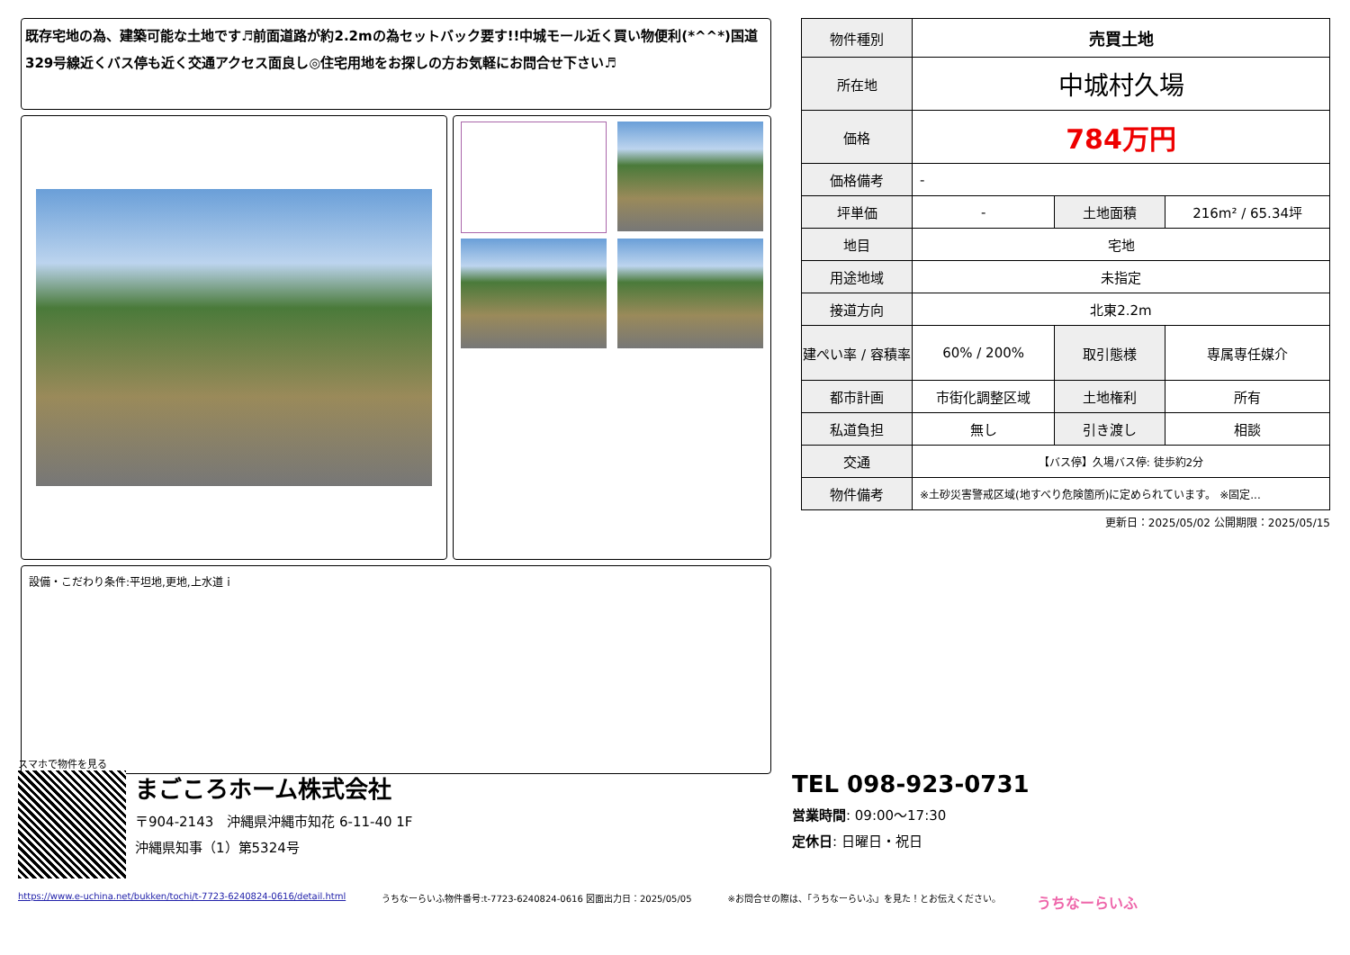既存宅地の為、建築可能な土地です♬前面道路が約2.2mの為セットバック要す!!中城モール近く買い物便利(*^^*)国道329号線近くバス停も近く交通アクセス面良し◎住宅用地をお探しの方お気軽にお問合せ下さい♬
設備・こだわり条件:平坦地,更地,上水道ｉ
| 物件種別 | 売買土地 | | |
| 所在地 | 中城村久場 | | |
| 価格 | 784万円 | | |
| 価格備考 | - | | |
| 坪単価 | - | 土地面積 | 216m² / 65.34坪 |
| 地目 | 宅地 | | |
| 用途地域 | 未指定 | | |
| 接道方向 | 北東2.2m | | |
| 建ぺい率 / 容積率 | 60% / 200% | 取引態様 | 専属専任媒介 |
| 都市計画 | 市街化調整区域 | 土地権利 | 所有 |
| 私道負担 | 無し | 引き渡し | 相談 |
| 交通 | 【バス停】久場バス停: 徒歩約2分 | | |
| 物件備考 | ※土砂災害警戒区域(地すべり危険箇所)に定められています。 ※固定... | | |
更新日：2025/05/02 公開期限：2025/05/15
スマホで物件を見る
まごころホーム株式会社
〒904-2143　沖縄県沖縄市知花 6-11-40 1F
沖縄県知事（1）第5324号
TEL 098-923-0731
営業時間: 09:00～17:30
定休日: 日曜日・祝日
https://www.e-uchina.net/bukken/tochi/t-7723-6240824-0616/detail.html うちなーらいふ物件番号:t-7723-6240824-0616 図面出力日：2025/05/05 ※お問合せの際は、「うちなーらいふ」を見た！とお伝えください。 うちなーらいふ